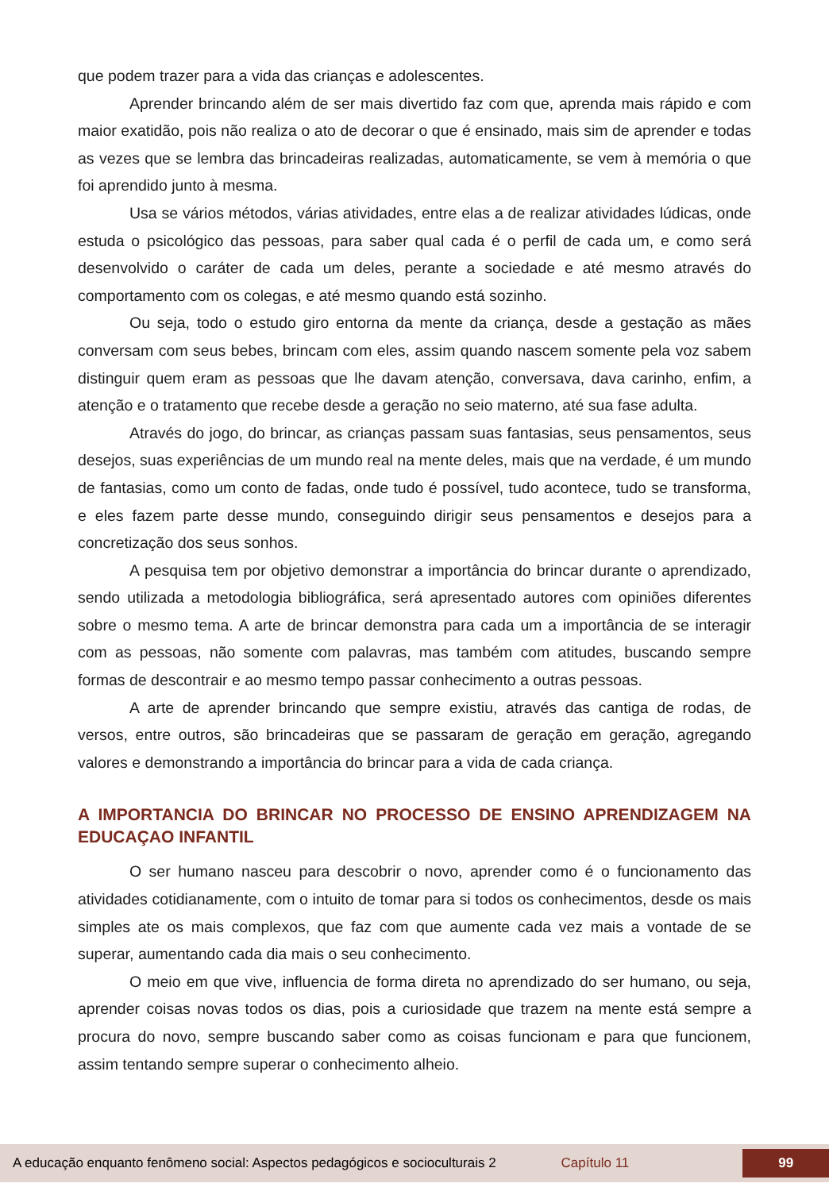que podem trazer para a vida das crianças e adolescentes.
Aprender brincando além de ser mais divertido faz com que, aprenda mais rápido e com maior exatidão, pois não realiza o ato de decorar o que é ensinado, mais sim de aprender e todas as vezes que se lembra das brincadeiras realizadas, automaticamente, se vem à memória o que foi aprendido junto à mesma.
Usa se vários métodos, várias atividades, entre elas a de realizar atividades lúdicas, onde estuda o psicológico das pessoas, para saber qual cada é o perfil de cada um, e como será desenvolvido o caráter de cada um deles, perante a sociedade e até mesmo através do comportamento com os colegas, e até mesmo quando está sozinho.
Ou seja, todo o estudo giro entorna da mente da criança, desde a gestação as mães conversam com seus bebes, brincam com eles, assim quando nascem somente pela voz sabem distinguir quem eram as pessoas que lhe davam atenção, conversava, dava carinho, enfim, a atenção e o tratamento que recebe desde a geração no seio materno, até sua fase adulta.
Através do jogo, do brincar, as crianças passam suas fantasias, seus pensamentos, seus desejos, suas experiências de um mundo real na mente deles, mais que na verdade, é um mundo de fantasias, como um conto de fadas, onde tudo é possível, tudo acontece, tudo se transforma, e eles fazem parte desse mundo, conseguindo dirigir seus pensamentos e desejos para a concretização dos seus sonhos.
A pesquisa tem por objetivo demonstrar a importância do brincar durante o aprendizado, sendo utilizada a metodologia bibliográfica, será apresentado autores com opiniões diferentes sobre o mesmo tema. A arte de brincar demonstra para cada um a importância de se interagir com as pessoas, não somente com palavras, mas também com atitudes, buscando sempre formas de descontrair e ao mesmo tempo passar conhecimento a outras pessoas.
A arte de aprender brincando que sempre existiu, através das cantiga de rodas, de versos, entre outros, são brincadeiras que se passaram de geração em geração, agregando valores e demonstrando a importância do brincar para a vida de cada criança.
A IMPORTANCIA DO BRINCAR NO PROCESSO DE ENSINO APRENDIZAGEM NA EDUCAÇAO INFANTIL
O ser humano nasceu para descobrir o novo, aprender como é o funcionamento das atividades cotidianamente, com o intuito de tomar para si todos os conhecimentos, desde os mais simples ate os mais complexos, que faz com que aumente cada vez mais a vontade de se superar, aumentando cada dia mais o seu conhecimento.
O meio em que vive, influencia de forma direta no aprendizado do ser humano, ou seja, aprender coisas novas todos os dias, pois a curiosidade que trazem na mente está sempre a procura do novo, sempre buscando saber como as coisas funcionam e para que funcionem, assim tentando sempre superar o conhecimento alheio.
A educação enquanto fenômeno social: Aspectos pedagógicos e socioculturais 2 Capítulo 11 99